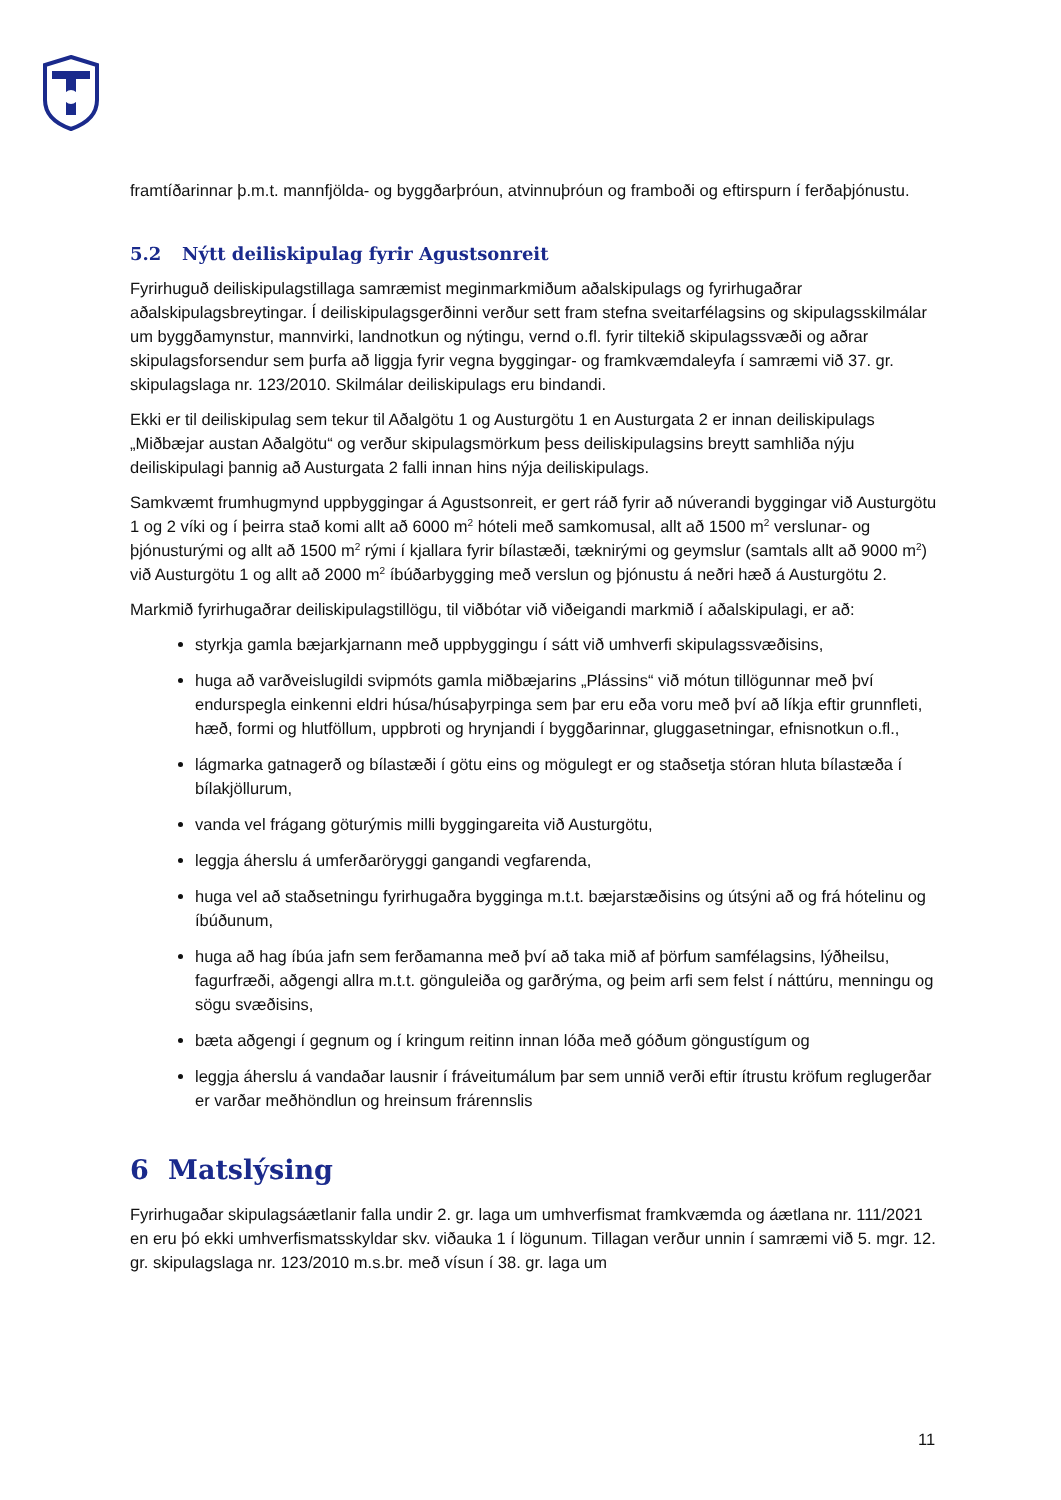framtíðarinnar þ.m.t. mannfjölda- og byggðarþróun, atvinnuþróun og framboði og eftirspurn í ferðaþjónustu.
5.2 Nýtt deiliskipulag fyrir Agustsonreit
Fyrirhuguð deiliskipulagstillaga samræmist meginmarkmiðum aðalskipulags og fyrirhugaðrar aðalskipulagsbreytingar. Í deiliskipulagsgerðinni verður sett fram stefna sveitarfélagsins og skipulagsskilmálar um byggðamynstur, mannvirki, landnotkun og nýtingu, vernd o.fl. fyrir tiltekið skipulagssvæði og aðrar skipulagsforsendur sem þurfa að liggja fyrir vegna byggingar- og framkvæmdaleyfa í samræmi við 37. gr. skipulagslaga nr. 123/2010. Skilmálar deiliskipulags eru bindandi.
Ekki er til deiliskipulag sem tekur til Aðalgötu 1 og Austurgötu 1 en Austurgata 2 er innan deiliskipulags „Miðbæjar austan Aðalgötu“ og verður skipulagsmörkum þess deiliskipulagsins breytt samhliða nýju deiliskipulagi þannig að Austurgata 2 falli innan hins nýja deiliskipulags.
Samkvæmt frumhugmynd uppbyggingar á Agustsonreit, er gert ráð fyrir að núverandi byggingar við Austurgötu 1 og 2 víki og í þeirra stað komi allt að 6000 m<sup>2</sup> hóteli með samkomusal, allt að 1500 m<sup>2</sup> verslunar- og þjónusturými og allt að 1500 m<sup>2</sup> rými í kjallara fyrir bílastæði, tæknirými og geymslur (samtals allt að 9000 m<sup>2</sup>) við Austurgötu 1 og allt að 2000 m<sup>2</sup> íbúðarbygging með verslun og þjónustu á neðri hæð á Austurgötu 2.
Markmið fyrirhugaðrar deiliskipulagstillögu, til viðbótar við viðeigandi markmið í aðalskipulagi, er að:
styrkja gamla bæjarkjarnann með uppbyggingu í sátt við umhverfi skipulagssvæðisins,
huga að varðveislugildi svipmóts gamla miðbæjarins „Plássins“ við mótun tillögunnar með því endurspegla einkenni eldri húsa/húsaþyrpinga sem þar eru eða voru með því að líkja eftir grunnfleti, hæð, formi og hlutföllum, uppbroti og hrynjandi í byggðarinnar, gluggasetningar, efnisnotkun o.fl.,
lágmarka gatnagerð og bílastæði í götu eins og mögulegt er og staðsetja stóran hluta bílastæða í bílakjöllurum,
vanda vel frágang göturýmis milli byggingareita við Austurgötu,
leggja áherslu á umferðaröryggi gangandi vegfarenda,
huga vel að staðsetningu fyrirhugaðra bygginga m.t.t. bæjarstæðisins og útsýni að og frá hótelinu og íbúðunum,
huga að hag íbúa jafn sem ferðamanna með því að taka mið af þörfum samfélagsins, lýðheilsu, fagurfræði, aðgengi allra m.t.t. gönguleiða og garðrýma, og þeim arfi sem felst í náttúru, menningu og sögu svæðisins,
bæta aðgengi í gegnum og í kringum reitinn innan lóða með góðum göngustígum og
leggja áherslu á vandaðar lausnir í fráveitumálum þar sem unnið verði eftir ítrustu kröfum reglugerðar er varðar meðhöndlun og hreinsum frárennslis
6 Matslýsing
Fyrirhugaðar skipulagsáætlanir falla undir 2. gr. laga um umhverfismat framkvæmda og áætlana nr. 111/2021 en eru þó ekki umhverfismatsskyldar skv. viðauka 1 í lögunum. Tillagan verður unnin í samræmi við 5. mgr. 12. gr. skipulagslaga nr. 123/2010 m.s.br. með vísun í 38. gr. laga um
11